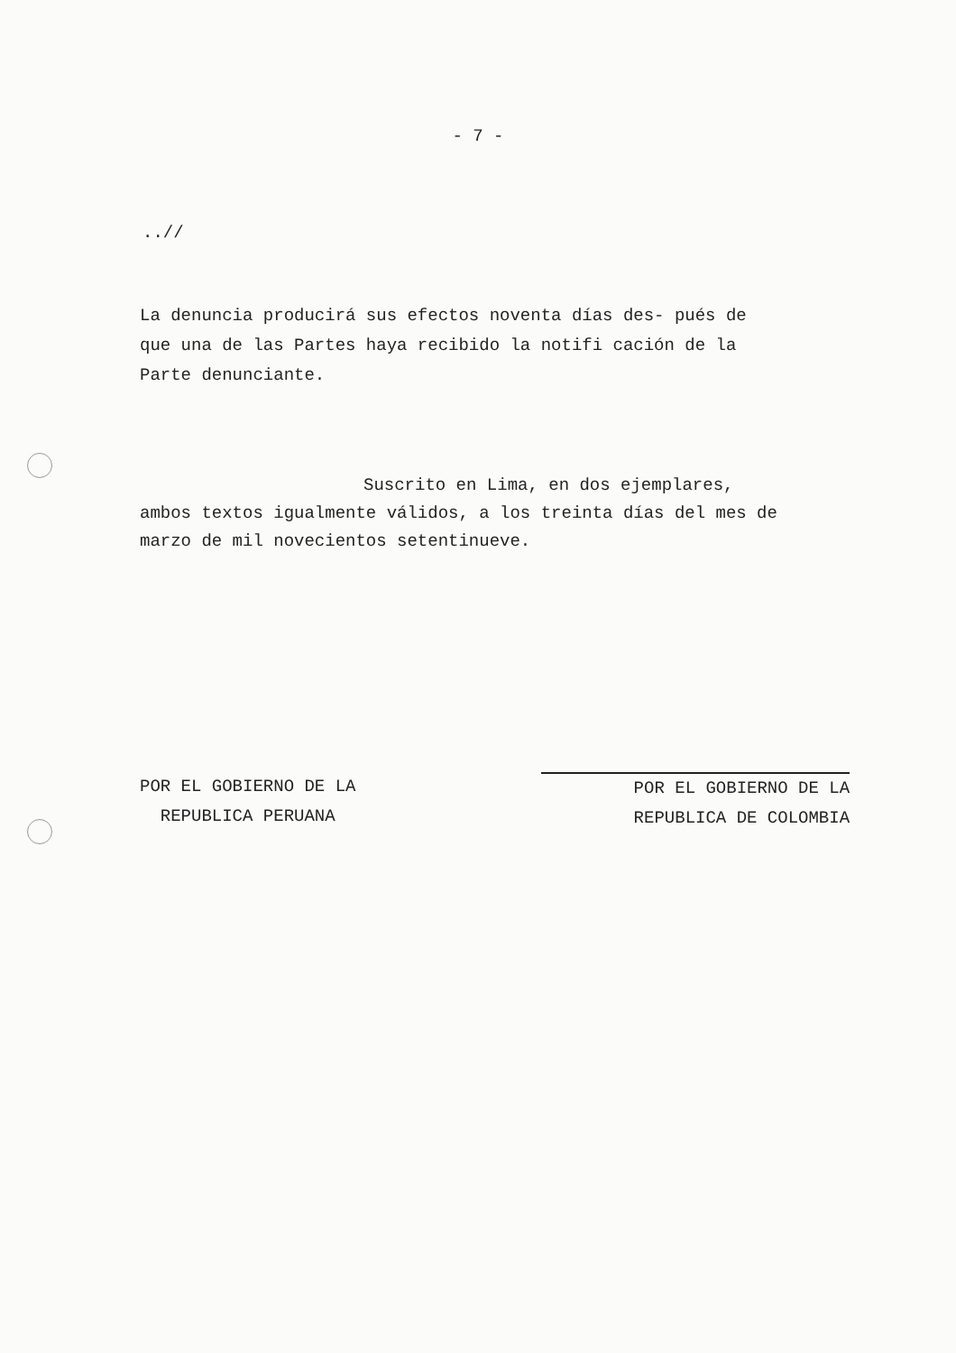- 7 -
..//
La denuncia producirá sus efectos noventa días des- pués de que una de las Partes haya recibido la notifi cación de la Parte denunciante.
Suscrito en Lima, en dos ejemplares,
ambos textos igualmente válidos, a los treinta días del mes de marzo de mil novecientos setentinueve.
POR EL GOBIERNO DE LA
REPUBLICA PERUANA
POR EL GOBIERNO DE LA
REPUBLICA DE COLOMBIA